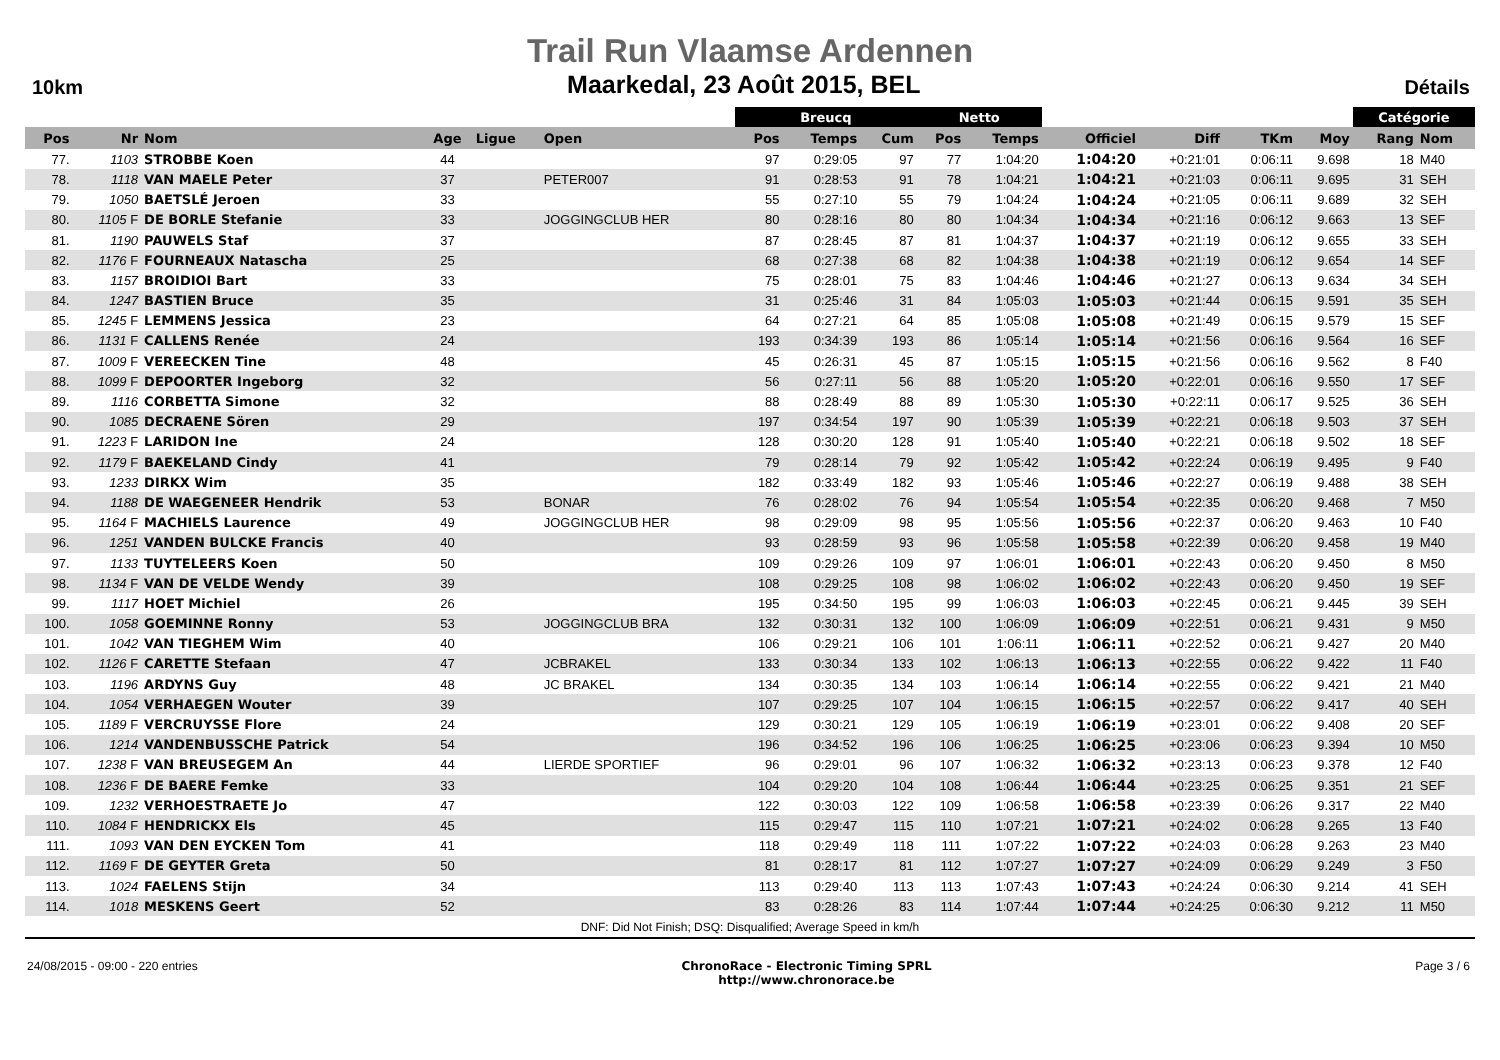Trail Run Vlaamse Ardennen
10km
Maarkedal, 23 Août 2015, BEL
Détails
| | | | | | | Breucq | | | Netto | | | | | | Catégorie | |
| --- | --- | --- | --- | --- | --- | --- | --- | --- | --- | --- | --- | --- | --- | --- | --- | --- |
| Pos | Nr | Nom | Age | Ligue | Open | Pos | Temps | Cum | Pos | Temps | Officiel | Diff | TKm | Moy | Rang | Nom |
| 77. | 1103 | STROBBE Koen | 44 | | | 97 | 0:29:05 | 97 | 77 | 1:04:20 | 1:04:20 | +0:21:01 | 0:06:11 | 9.698 | 18 | M40 |
| 78. | 1118 | VAN MAELE Peter | 37 | | PETER007 | 91 | 0:28:53 | 91 | 78 | 1:04:21 | 1:04:21 | +0:21:03 | 0:06:11 | 9.695 | 31 | SEH |
| 79. | 1050 | BAETSLÉ Jeroen | 33 | | | 55 | 0:27:10 | 55 | 79 | 1:04:24 | 1:04:24 | +0:21:05 | 0:06:11 | 9.689 | 32 | SEH |
| 80. | 1105 F | DE BORLE Stefanie | 33 | | JOGGINGCLUB HER | 80 | 0:28:16 | 80 | 80 | 1:04:34 | 1:04:34 | +0:21:16 | 0:06:12 | 9.663 | 13 | SEF |
| 81. | 1190 | PAUWELS Staf | 37 | | | 87 | 0:28:45 | 87 | 81 | 1:04:37 | 1:04:37 | +0:21:19 | 0:06:12 | 9.655 | 33 | SEH |
| 82. | 1176 F | FOURNEAUX Natascha | 25 | | | 68 | 0:27:38 | 68 | 82 | 1:04:38 | 1:04:38 | +0:21:19 | 0:06:12 | 9.654 | 14 | SEF |
| 83. | 1157 | BROIDIOI Bart | 33 | | | 75 | 0:28:01 | 75 | 83 | 1:04:46 | 1:04:46 | +0:21:27 | 0:06:13 | 9.634 | 34 | SEH |
| 84. | 1247 | BASTIEN Bruce | 35 | | | 31 | 0:25:46 | 31 | 84 | 1:05:03 | 1:05:03 | +0:21:44 | 0:06:15 | 9.591 | 35 | SEH |
| 85. | 1245 F | LEMMENS Jessica | 23 | | | 64 | 0:27:21 | 64 | 85 | 1:05:08 | 1:05:08 | +0:21:49 | 0:06:15 | 9.579 | 15 | SEF |
| 86. | 1131 F | CALLENS Renée | 24 | | | 193 | 0:34:39 | 193 | 86 | 1:05:14 | 1:05:14 | +0:21:56 | 0:06:16 | 9.564 | 16 | SEF |
| 87. | 1009 F | VEREECKEN Tine | 48 | | | 45 | 0:26:31 | 45 | 87 | 1:05:15 | 1:05:15 | +0:21:56 | 0:06:16 | 9.562 | 8 | F40 |
| 88. | 1099 F | DEPOORTER Ingeborg | 32 | | | 56 | 0:27:11 | 56 | 88 | 1:05:20 | 1:05:20 | +0:22:01 | 0:06:16 | 9.550 | 17 | SEF |
| 89. | 1116 | CORBETTA Simone | 32 | | | 88 | 0:28:49 | 88 | 89 | 1:05:30 | 1:05:30 | +0:22:11 | 0:06:17 | 9.525 | 36 | SEH |
| 90. | 1085 | DECRAENE Sören | 29 | | | 197 | 0:34:54 | 197 | 90 | 1:05:39 | 1:05:39 | +0:22:21 | 0:06:18 | 9.503 | 37 | SEH |
| 91. | 1223 F | LARIDON Ine | 24 | | | 128 | 0:30:20 | 128 | 91 | 1:05:40 | 1:05:40 | +0:22:21 | 0:06:18 | 9.502 | 18 | SEF |
| 92. | 1179 F | BAEKELAND Cindy | 41 | | | 79 | 0:28:14 | 79 | 92 | 1:05:42 | 1:05:42 | +0:22:24 | 0:06:19 | 9.495 | 9 | F40 |
| 93. | 1233 | DIRKX Wim | 35 | | | 182 | 0:33:49 | 182 | 93 | 1:05:46 | 1:05:46 | +0:22:27 | 0:06:19 | 9.488 | 38 | SEH |
| 94. | 1188 | DE WAEGENEER Hendrik | 53 | | BONAR | 76 | 0:28:02 | 76 | 94 | 1:05:54 | 1:05:54 | +0:22:35 | 0:06:20 | 9.468 | 7 | M50 |
| 95. | 1164 F | MACHIELS Laurence | 49 | | JOGGINGCLUB HER | 98 | 0:29:09 | 98 | 95 | 1:05:56 | 1:05:56 | +0:22:37 | 0:06:20 | 9.463 | 10 | F40 |
| 96. | 1251 | VANDEN BULCKE Francis | 40 | | | 93 | 0:28:59 | 93 | 96 | 1:05:58 | 1:05:58 | +0:22:39 | 0:06:20 | 9.458 | 19 | M40 |
| 97. | 1133 | TUYTELEERS Koen | 50 | | | 109 | 0:29:26 | 109 | 97 | 1:06:01 | 1:06:01 | +0:22:43 | 0:06:20 | 9.450 | 8 | M50 |
| 98. | 1134 F | VAN DE VELDE Wendy | 39 | | | 108 | 0:29:25 | 108 | 98 | 1:06:02 | 1:06:02 | +0:22:43 | 0:06:20 | 9.450 | 19 | SEF |
| 99. | 1117 | HOET Michiel | 26 | | | 195 | 0:34:50 | 195 | 99 | 1:06:03 | 1:06:03 | +0:22:45 | 0:06:21 | 9.445 | 39 | SEH |
| 100. | 1058 | GOEMINNE Ronny | 53 | | JOGGINGCLUB BRA | 132 | 0:30:31 | 132 | 100 | 1:06:09 | 1:06:09 | +0:22:51 | 0:06:21 | 9.431 | 9 | M50 |
| 101. | 1042 | VAN TIEGHEM Wim | 40 | | | 106 | 0:29:21 | 106 | 101 | 1:06:11 | 1:06:11 | +0:22:52 | 0:06:21 | 9.427 | 20 | M40 |
| 102. | 1126 F | CARETTE Stefaan | 47 | | JCBRAKEL | 133 | 0:30:34 | 133 | 102 | 1:06:13 | 1:06:13 | +0:22:55 | 0:06:22 | 9.422 | 11 | F40 |
| 103. | 1196 | ARDYNS Guy | 48 | | JC BRAKEL | 134 | 0:30:35 | 134 | 103 | 1:06:14 | 1:06:14 | +0:22:55 | 0:06:22 | 9.421 | 21 | M40 |
| 104. | 1054 | VERHAEGEN Wouter | 39 | | | 107 | 0:29:25 | 107 | 104 | 1:06:15 | 1:06:15 | +0:22:57 | 0:06:22 | 9.417 | 40 | SEH |
| 105. | 1189 F | VERCRUYSSE Flore | 24 | | | 129 | 0:30:21 | 129 | 105 | 1:06:19 | 1:06:19 | +0:23:01 | 0:06:22 | 9.408 | 20 | SEF |
| 106. | 1214 | VANDENBUSSCHE Patrick | 54 | | | 196 | 0:34:52 | 196 | 106 | 1:06:25 | 1:06:25 | +0:23:06 | 0:06:23 | 9.394 | 10 | M50 |
| 107. | 1238 F | VAN BREUSEGEM An | 44 | | LIERDE SPORTIEF | 96 | 0:29:01 | 96 | 107 | 1:06:32 | 1:06:32 | +0:23:13 | 0:06:23 | 9.378 | 12 | F40 |
| 108. | 1236 F | DE BAERE Femke | 33 | | | 104 | 0:29:20 | 104 | 108 | 1:06:44 | 1:06:44 | +0:23:25 | 0:06:25 | 9.351 | 21 | SEF |
| 109. | 1232 | VERHOESTRAETE Jo | 47 | | | 122 | 0:30:03 | 122 | 109 | 1:06:58 | 1:06:58 | +0:23:39 | 0:06:26 | 9.317 | 22 | M40 |
| 110. | 1084 F | HENDRICKX Els | 45 | | | 115 | 0:29:47 | 115 | 110 | 1:07:21 | 1:07:21 | +0:24:02 | 0:06:28 | 9.265 | 13 | F40 |
| 111. | 1093 | VAN DEN EYCKEN Tom | 41 | | | 118 | 0:29:49 | 118 | 111 | 1:07:22 | 1:07:22 | +0:24:03 | 0:06:28 | 9.263 | 23 | M40 |
| 112. | 1169 F | DE GEYTER Greta | 50 | | | 81 | 0:28:17 | 81 | 112 | 1:07:27 | 1:07:27 | +0:24:09 | 0:06:29 | 9.249 | 3 | F50 |
| 113. | 1024 | FAELENS Stijn | 34 | | | 113 | 0:29:40 | 113 | 113 | 1:07:43 | 1:07:43 | +0:24:24 | 0:06:30 | 9.214 | 41 | SEH |
| 114. | 1018 | MESKENS Geert | 52 | | | 83 | 0:28:26 | 83 | 114 | 1:07:44 | 1:07:44 | +0:24:25 | 0:06:30 | 9.212 | 11 | M50 |
DNF: Did Not Finish; DSQ: Disqualified; Average Speed in km/h
24/08/2015 - 09:00 - 220 entries
ChronoRace - Electronic Timing SPRL
http://www.chronorace.be
Page 3 / 6